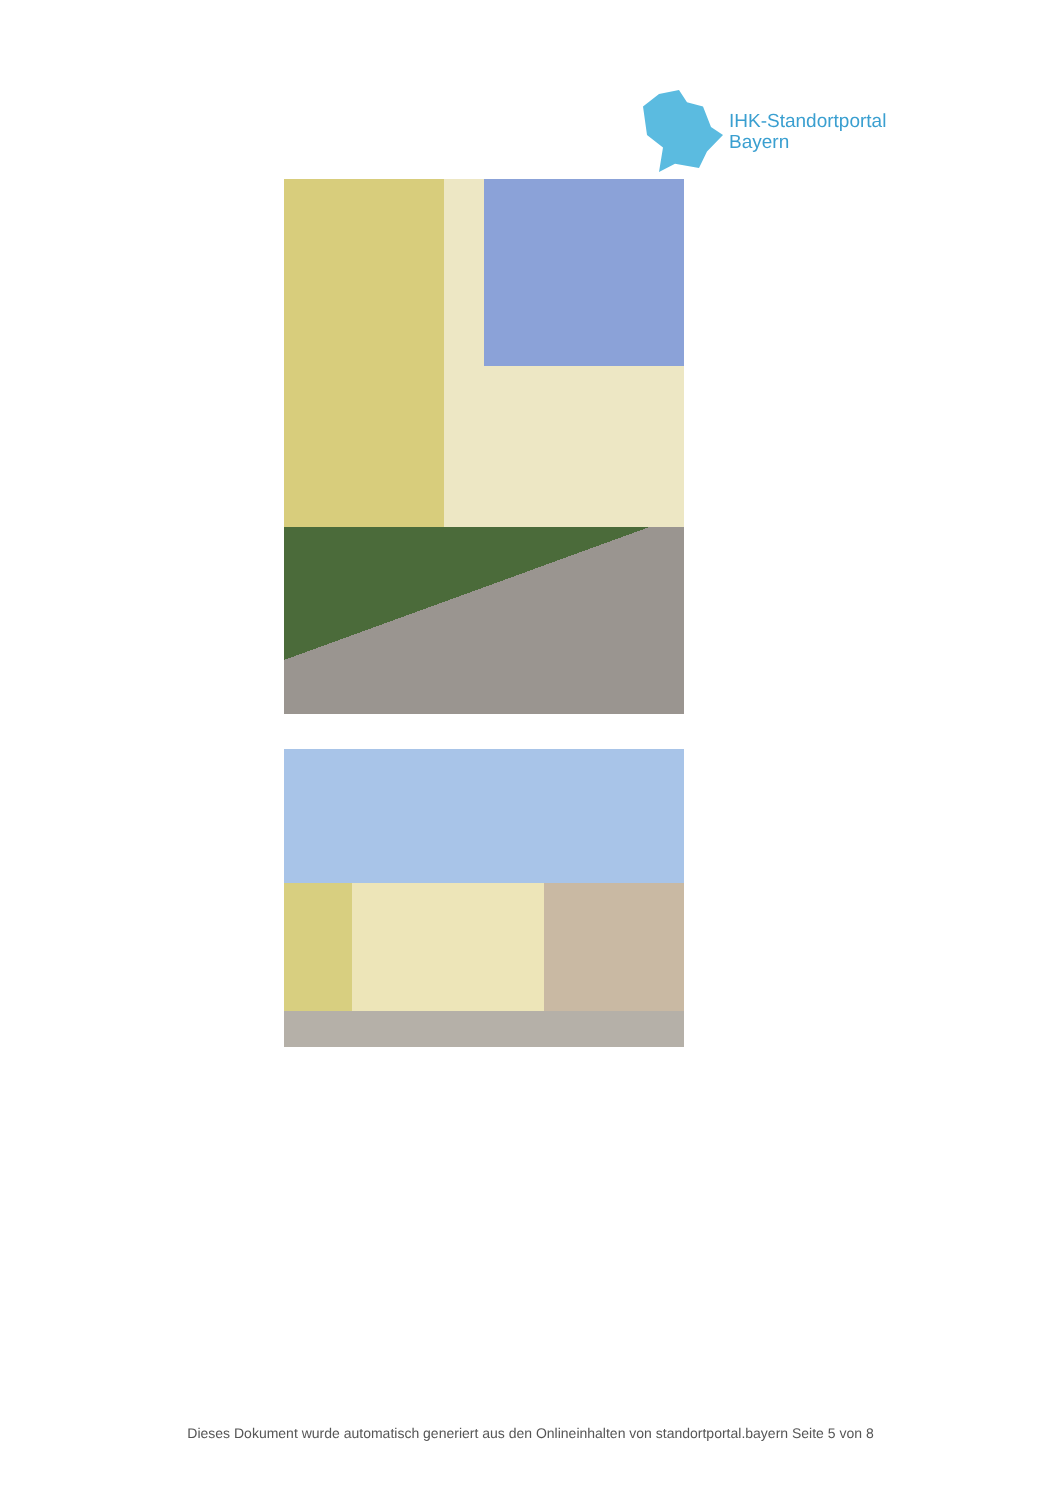IHK-Standortportal
Bayern
Dieses Dokument wurde automatisch generiert aus den Onlineinhalten von standortportal.bayern Seite 5 von 8